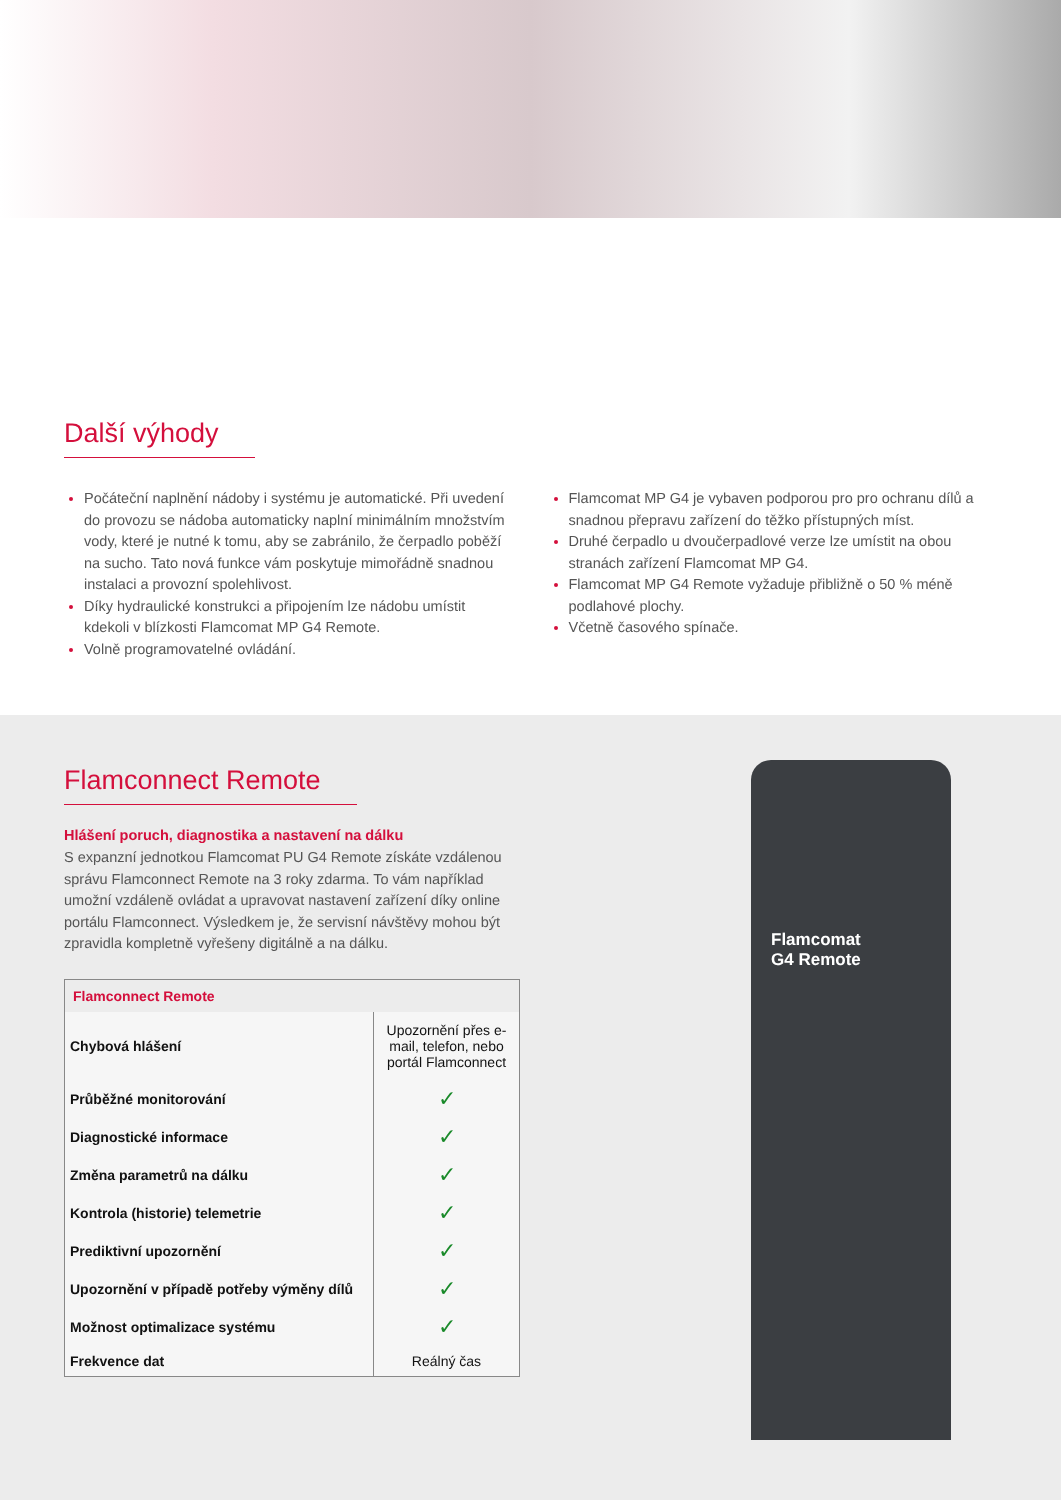Další výhody
Počáteční naplnění nádoby i systému je automatické. Při uvedení do provozu se nádoba automaticky naplní minimálním množstvím vody, které je nutné k tomu, aby se zabránilo, že čerpadlo poběží na sucho. Tato nová funkce vám poskytuje mimořádně snadnou instalaci a provozní spolehlivost.
Díky hydraulické konstrukci a připojením lze nádobu umístit kdekoli v blízkosti Flamcomat MP G4 Remote.
Volně programovatelné ovládání.
Flamcomat MP G4 je vybaven podporou pro pro ochranu dílů a snadnou přepravu zařízení do těžko přístupných míst.
Druhé čerpadlo u dvoučerpadlové verze lze umístit na obou stranách zařízení Flamcomat MP G4.
Flamcomat MP G4 Remote vyžaduje přibližně o 50 % méně podlahové plochy.
Včetně časového spínače.
Flamconnect Remote
Hlášení poruch, diagnostika a nastavení na dálku
S expanzní jednotkou Flamcomat PU G4 Remote získáte vzdálenou správu Flamconnect Remote na 3 roky zdarma. To vám například umožní vzdáleně ovládat a upravovat nastavení zařízení díky online portálu Flamconnect. Výsledkem je, že servisní návštěvy mohou být zpravidla kompletně vyřešeny digitálně a na dálku.
| Flamconnect Remote | |
| --- | --- |
| Chybová hlášení | Upozornění přes e-mail, telefon, nebo portál Flamconnect |
| Průběžné monitorování | ✓ |
| Diagnostické informace | ✓ |
| Změna parametrů na dálku | ✓ |
| Kontrola (historie) telemetrie | ✓ |
| Prediktivní upozornění | ✓ |
| Upozornění v případě potřeby výměny dílů | ✓ |
| Možnost optimalizace systému | ✓ |
| Frekvence dat | Reálný čas |
Flamcomat
G4 Remote